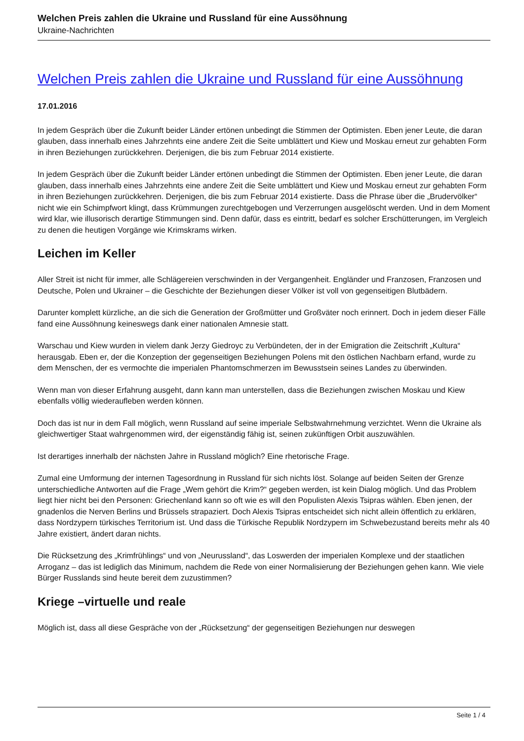Welchen Preis zahlen die Ukraine und Russland für eine Aussöhnung
Ukraine-Nachrichten
Welchen Preis zahlen die Ukraine und Russland für eine Aussöhnung
17.01.2016
In jedem Gespräch über die Zukunft beider Länder ertönen unbedingt die Stimmen der Optimisten. Eben jener Leute, die daran glauben, dass innerhalb eines Jahrzehnts eine andere Zeit die Seite umblättert und Kiew und Moskau erneut zur gehabten Form in ihren Beziehungen zurückkehren. Derjenigen, die bis zum Februar 2014 existierte.
In jedem Gespräch über die Zukunft beider Länder ertönen unbedingt die Stimmen der Optimisten. Eben jener Leute, die daran glauben, dass innerhalb eines Jahrzehnts eine andere Zeit die Seite umblättert und Kiew und Moskau erneut zur gehabten Form in ihren Beziehungen zurückkehren. Derjenigen, die bis zum Februar 2014 existierte. Dass die Phrase über die „Brudervölker“ nicht wie ein Schimpfwort klingt, dass Krümmungen zurechtgebogen und Verzerrungen ausgelöscht werden. Und in dem Moment wird klar, wie illusorisch derartige Stimmungen sind. Denn dafür, dass es eintritt, bedarf es solcher Erschütterungen, im Vergleich zu denen die heutigen Vorgänge wie Krimskrams wirken.
Leichen im Keller
Aller Streit ist nicht für immer, alle Schlägereien verschwinden in der Vergangenheit. Engländer und Franzosen, Franzosen und Deutsche, Polen und Ukrainer – die Geschichte der Beziehungen dieser Völker ist voll von gegenseitigen Blutbädern.
Darunter komplett kürzliche, an die sich die Generation der Großmütter und Großväter noch erinnert. Doch in jedem dieser Fälle fand eine Aussöhnung keineswegs dank einer nationalen Amnesie statt.
Warschau und Kiew wurden in vielem dank Jerzy Giedroyc zu Verbündeten, der in der Emigration die Zeitschrift „Kultura“ herausgab. Eben er, der die Konzeption der gegenseitigen Beziehungen Polens mit den östlichen Nachbarn erfand, wurde zu dem Menschen, der es vermochte die imperialen Phantomschmerzen im Bewusstsein seines Landes zu überwinden.
Wenn man von dieser Erfahrung ausgeht, dann kann man unterstellen, dass die Beziehungen zwischen Moskau und Kiew ebenfalls völlig wiederaufleben werden können.
Doch das ist nur in dem Fall möglich, wenn Russland auf seine imperiale Selbstwahrnehmung verzichtet. Wenn die Ukraine als gleichwertiger Staat wahrgenommen wird, der eigenständig fähig ist, seinen zukünftigen Orbit auszuwählen.
Ist derartiges innerhalb der nächsten Jahre in Russland möglich? Eine rhetorische Frage.
Zumal eine Umformung der internen Tagesordnung in Russland für sich nichts löst. Solange auf beiden Seiten der Grenze unterschiedliche Antworten auf die Frage „Wem gehört die Krim?“ gegeben werden, ist kein Dialog möglich. Und das Problem liegt hier nicht bei den Personen: Griechenland kann so oft wie es will den Populisten Alexis Tsipras wählen. Eben jenen, der gnadenlos die Nerven Berlins und Brüssels strapaziert. Doch Alexis Tsipras entscheidet sich nicht allein öffentlich zu erklären, dass Nordzypern türkisches Territorium ist. Und dass die Türkische Republik Nordzypern im Schwebezustand bereits mehr als 40 Jahre existiert, ändert daran nichts.
Die Rücksetzung des „Krimfrühlings“ und von „Neurussland“, das Loswerden der imperialen Komplexe und der staatlichen Arroganz – das ist lediglich das Minimum, nachdem die Rede von einer Normalisierung der Beziehungen gehen kann. Wie viele Bürger Russlands sind heute bereit dem zuzustimmen?
Kriege –virtuelle und reale
Möglich ist, dass all diese Gespräche von der „Rücksetzung“ der gegenseitigen Beziehungen nur deswegen
Seite 1 / 4